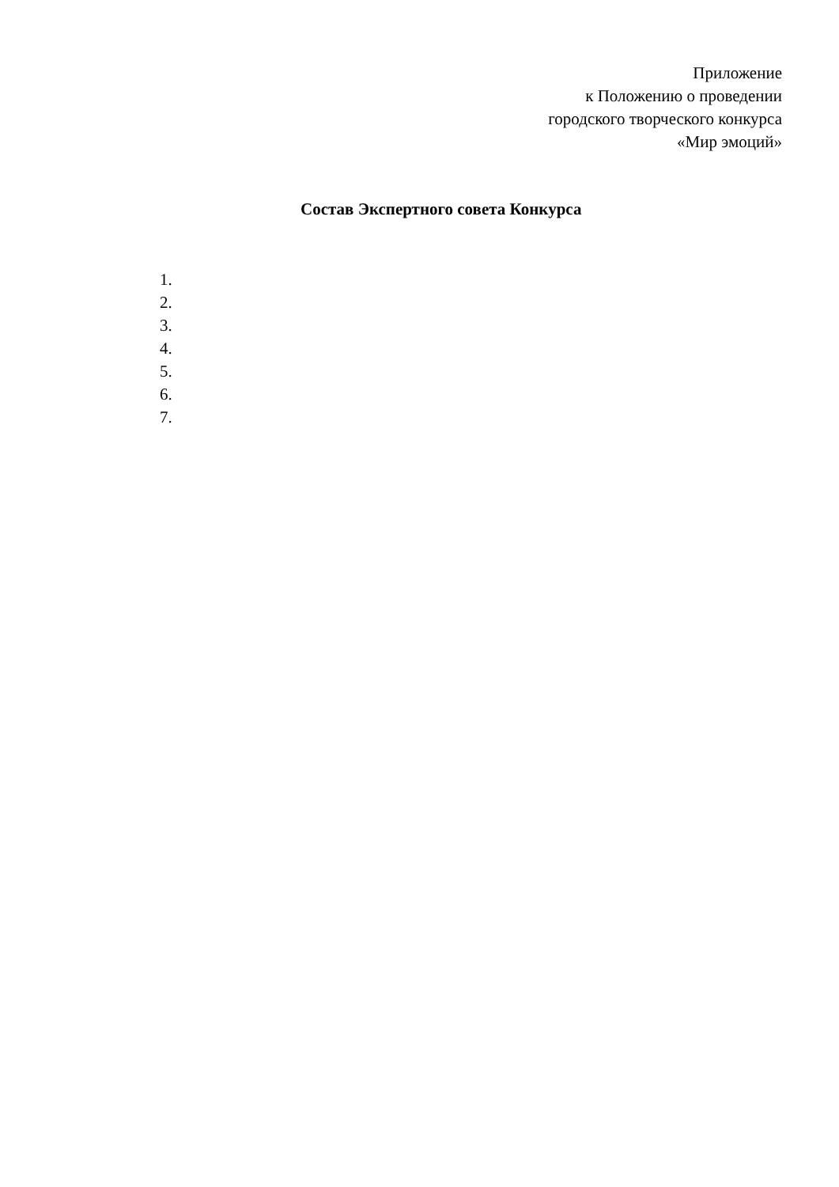Приложение
к Положению о проведении
городского творческого конкурса
«Мир эмоций»
Состав Экспертного совета Конкурса
1.
2.
3.
4.
5.
6.
7.